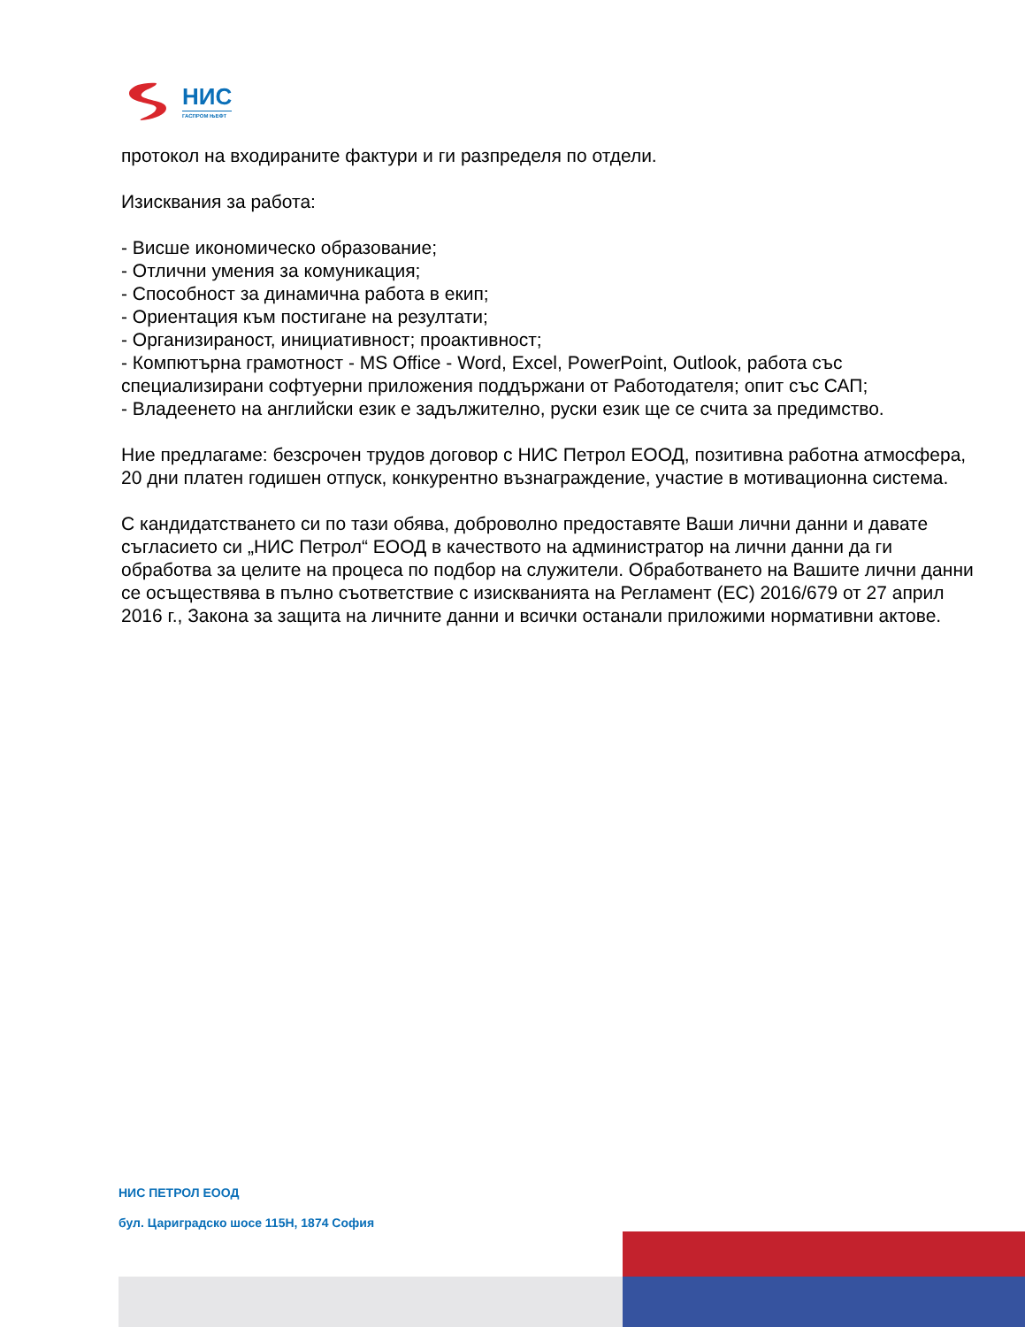НИС
ГАСПРОМ ЊЕФТ
протокол на входираните фактури и ги разпределя по отдели.
Изисквания за работа:
- Висше икономическо образование;
- Отлични умения за комуникация;
- Способност за динамична работа в екип;
- Ориентация към постигане на резултати;
- Организираност, инициативност; проактивност;
- Компютърна грамотност - MS Office - Word, Excel, PowerPoint, Outlook, работа със специализирани софтуерни приложения поддържани от Работодателя; опит със САП;
- Владеенето на английски език е задължително, руски език ще се счита за предимство.
Ние предлагаме: безсрочен трудов договор с НИС Петрол ЕООД, позитивна работна атмосфера, 20 дни платен годишен отпуск, конкурентно възнаграждение, участие в мотивационна система.
С кандидатстването си по тази обява, доброволно предоставяте Ваши лични данни и давате съгласието си „НИС Петрол“ ЕООД в качеството на администратор на лични данни да ги обработва за целите на процеса по подбор на служители. Обработването на Вашите лични данни се осъществява в пълно съответствие с изискванията на Регламент (ЕС) 2016/679 от 27 април 2016 г., Закона за защита на личните данни и всички останали приложими нормативни актове.
НИС ПЕТРОЛ ЕООД
бул. Цариградско шосе 115Н, 1874 София